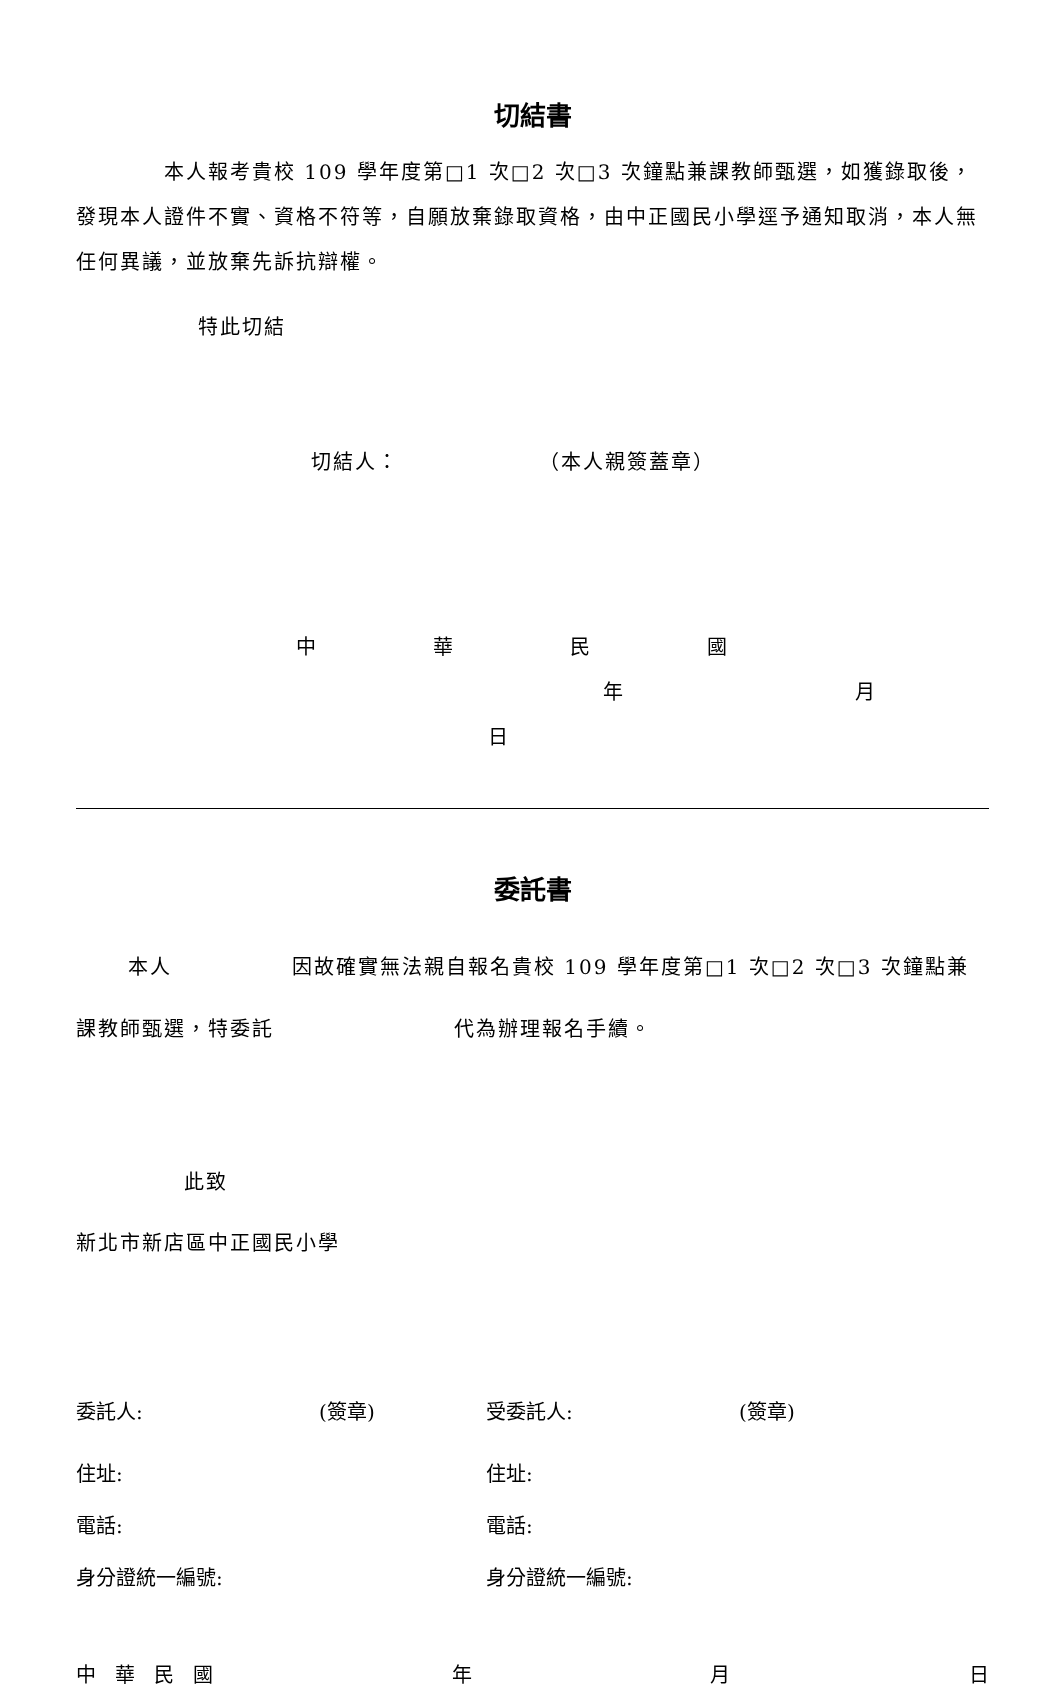切結書
本人報考貴校 109 學年度第□1 次□2 次□3 次鐘點兼課教師甄選，如獲錄取後，發現本人證件不實、資格不符等，自願放棄錄取資格，由中正國民小學逕予通知取消，本人無任何異議，並放棄先訴抗辯權。
特此切結
切結人： （本人親簽蓋章）
中 華 民 國 年 月 日
委託書
本人 因故確實無法親自報名貴校 109 學年度第□1 次□2 次□3 次鐘點兼課教師甄選，特委託 代為辦理報名手續。
此致
新北市新店區中正國民小學
委託人: (簽章) 受委託人: (簽章)
住址: 住址:
電話: 電話:
身分證統一編號: 身分證統一編號:
中 華 民 國 年 月 日